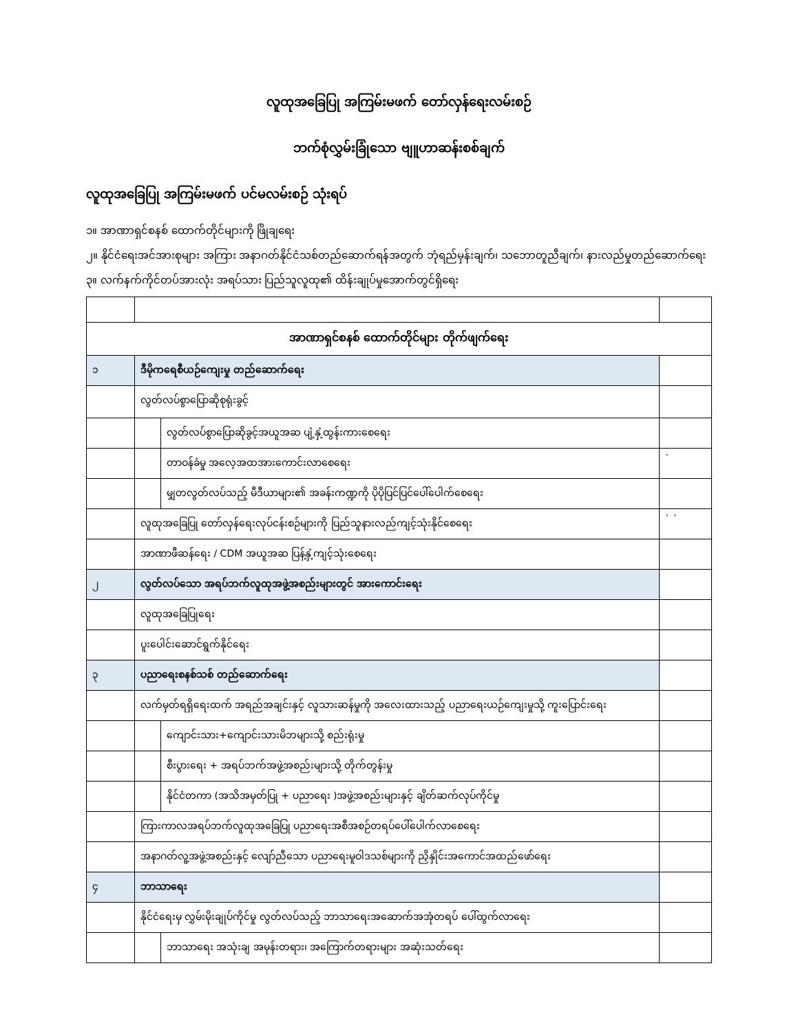လူထုအခြေပြု အကြမ်းမဖက် တော်လှန်ရေးလမ်းစဉ်
ဘက်စုံလွှမ်းခြုံသော ဗျူဟာဆန်းစစ်ချက်
လူထုအခြေပြု အကြမ်းမဖက် ပင်မလမ်းစဉ် သုံးရပ်
၁။ အာဏာရှင်စနစ် ထောက်တိုင်များကို ဖြိုချရေး
၂။ နိုင်ငံရေးအင်အားစုများ အကြား အနာဂတ်နိုင်ငံသစ်တည်ဆောက်ရန်အတွက် ဘုံရည်မှန်းချက်၊ သဘောတူညီချက်၊ နားလည်မှုတည်ဆောက်ရေး
၃။ လက်နက်ကိုင်တပ်အားလုံး အရပ်သား ပြည်သူလူထု၏ ထိန်းချုပ်မှုအောက်တွင်ရှိရေး
| အာဏာရှင်စနစ် ထောက်တိုင်များ တိုက်ဖျက်ရေး | | | |
| ၁ | ဒီမိုကရေစီယဉ်ကျေးမှု တည်ဆောက်ရေး | | |
| | လွတ်လပ်စွာပြောဆိုစုရုံးခွင့် | | |
| | | လွတ်လပ်စွာပြောဆိုခွင့်အယူအဆ ပျံ့နှံ့ထွန်းကားစေရေး | |
| | | တာဝန်ခံမှု အလေ့အထအားကောင်းလာစေရေး | ` |
| | | မျှတလွတ်လပ်သည့် မီဒီယာများ၏ အခန်းကဏ္ဍကို ပိုပိုပြင်ပြင်ပေါ်ပေါက်စေရေး | |
| | လူထုအခြေပြု တော်လှန်ရေးလုပ်ငန်းစဉ်များကို ပြည်သူနားလည်ကျင့်သုံးနိုင်စေရေး | | ` ` |
| | အာဏာဖီဆန်ရေး / CDM အယူအဆ ပြန့်နှံ့ကျင့်သုံးစေရေး | | |
| ၂ | လွတ်လပ်သော အရပ်ဘက်လူထုအဖွဲ့အစည်းများတွင် အားကောင်းရေး | | |
| | လူထုအခြေပြုရေး | | |
| | ပူးပေါင်းဆောင်ရွက်နိုင်ရေး | | |
| ၃ | ပညာရေးစနစ်သစ် တည်ဆောက်ရေး | | |
| | လက်မှတ်ရရှိရေးထက် အရည်အချင်းနှင့် လူသားဆန်မှုကို အလေးထားသည့် ပညာရေးယဉ်ကျေးမှုသို့ ကူးပြောင်းရေး | | |
| | | ကျောင်းသား+ကျောင်းသားမိဘများသို့ စည်းရုံးမှု | |
| | | စီးပွားရေး + အရပ်ဘက်အဖွဲ့အစည်းများသို့ တိုက်တွန်းမှု | |
| | | နိုင်ငံတကာ (အသိအမှတ်ပြု + ပညာရေး )အဖွဲ့အစည်းများနှင့် ချိတ်ဆက်လုပ်ကိုင်မှု | |
| | ကြားကာလအရပ်ဘက်လူထုအခြေပြု ပညာရေးအစီအစဉ်တရပ်ပေါ်ပေါက်လာစေရေး | | |
| | အနာဂတ်လူ့အဖွဲ့အစည်းနှင့် လျော်ညီသော ပညာရေးမူဝါဒသစ်များကို ညှိနှိုင်းအကောင်အထည်ဖော်ရေး | | |
| ၄ | ဘာသာရေး | | |
| | နိုင်ငံရေးမှ လွှမ်းမိုးချုပ်ကိုင်မှု လွတ်လပ်သည့် ဘာသာရေးအဆောက်အအုံတရပ် ပေါ်ထွက်လာရေး | | |
| | | ဘာသာရေး အသုံးချ အမုန်းတရား၊ အကြောက်တရားများ အဆုံးသတ်ရေး | |